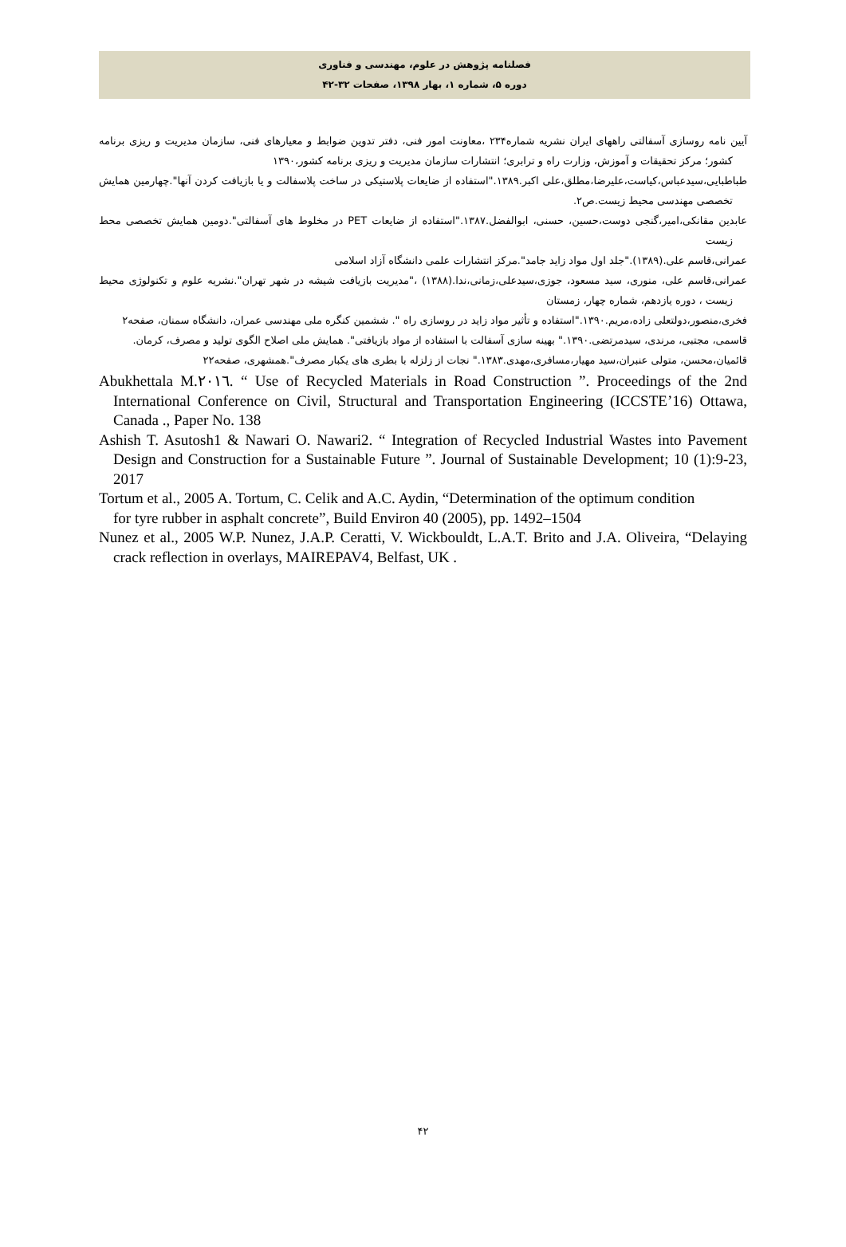فصلنامه پژوهش در علوم، مهندسی و فناوری
دوره ۵، شماره ۱، بهار ۱۳۹۸، صفحات ۳۲-۴۲
آیین نامه روسازی آسفالتی راههای ایران نشریه شماره۲۳۴ ،معاونت امور فنی، دفتر تدوین ضوابط و معیارهای فنی، سازمان مدیریت و ریزی برنامه کشور؛ مرکز تحقیقات و آموزش، وزارت راه و ترابری؛ انتشارات سازمان مدیریت و ریزی برنامه کشور،۱۳۹۰
طباطبایی،سیدعباس،کیاست،علیرضا،مطلق،علی اکبر.۱۳۸۹."استفاده از ضایعات پلاستیکی در ساخت پلاسفالت و یا بازیافت کردن آنها".چهارمین همایش تخصصی مهندسی محیط زیست.ص۲.
عابدین مقانکی،امیر،گنجی دوست،حسین، حسنی، ابوالفضل.۱۳۸۷."استفاده از ضایعات PET در مخلوط های آسفالتی".دومین همایش تخصصی محط زیست
عمرانی،قاسم علی.(۱۳۸۹)."جلد اول مواد زاید جامد".مرکز انتشارات علمی دانشگاه آزاد اسلامی
عمرانی،قاسم علی، منوری، سید مسعود، جوزی،سیدعلی،زمانی،ندا.(۱۳۸۸) ،"مدیریت بازیافت شیشه در شهر تهران".نشریه علوم و تکنولوژی محیط زیست ، دوره یازدهم، شماره چهار، زمستان
فخری،منصور،دولتعلی زاده،مریم.۱۳۹۰."استفاده و تأثیر مواد زاید در روسازی راه ". ششمین کنگره ملی مهندسی عمران، دانشگاه سمنان، صفحه۲
قاسمی، مجتبی، مرندی، سیدمرتضی.۱۳۹۰." بهینه سازی آسفالت با استفاده از مواد بازیافتی". همایش ملی اصلاح الگوی تولید و مصرف، کرمان.
قائمیان،محسن، متولی عنبران،سید مهیار،مسافری،مهدی.۱۳۸۳." نجات از زلزله با بطری های یکبار مصرف".همشهری، صفحه۲۲
Abukhettala M.٢٠١٦. “ Use of Recycled Materials in Road Construction ”. Proceedings of the 2nd International Conference on Civil, Structural and Transportation Engineering (ICCSTE’16) Ottawa, Canada ., Paper No. 138
Ashish T. Asutosh1 & Nawari O. Nawari2. “ Integration of Recycled Industrial Wastes into Pavement Design and Construction for a Sustainable Future ”. Journal of Sustainable Development; 10 (1):9-23, 2017
Tortum et al., 2005 A. Tortum, C. Celik and A.C. Aydin, “Determination of the optimum condition
for tyre rubber in asphalt concrete”, Build Environ 40 (2005), pp. 1492–1504
Nunez et al., 2005 W.P. Nunez, J.A.P. Ceratti, V. Wickbouldt, L.A.T. Brito and J.A. Oliveira, “Delaying crack reflection in overlays, MAIREPAV4, Belfast, UK .
۴۲